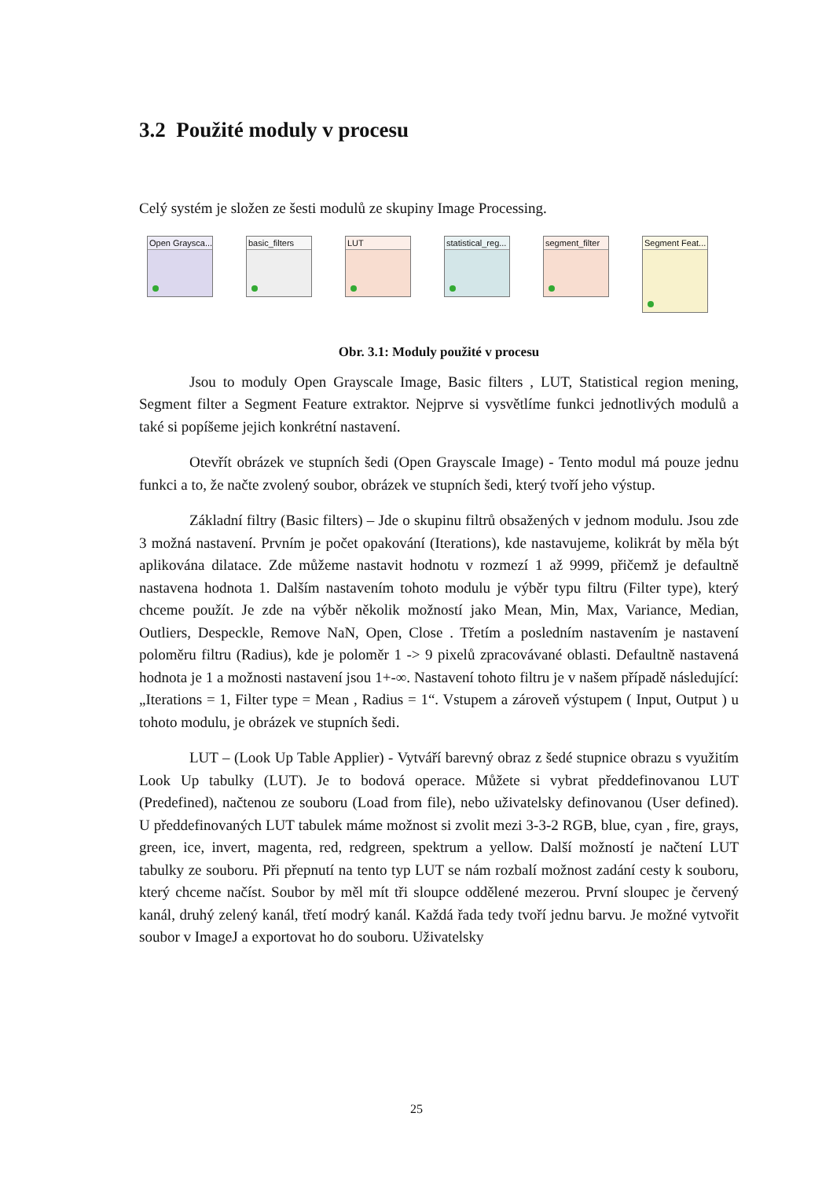3.2 Použité moduly v procesu
Celý systém je složen ze šesti modulů ze skupiny Image Processing.
Open Graysca...
basic_filters
LUT statistical_reg...
segment_filter
Segment Feat...
Obr. 3.1: Moduly použité v procesu
Jsou to moduly Open Grayscale Image, Basic filters , LUT, Statistical region mening, Segment filter a Segment Feature extraktor. Nejprve si vysvětlíme funkci jednotlivých modulů a také si popíšeme jejich konkrétní nastavení.
Otevřít obrázek ve stupních šedi (Open Grayscale Image) - Tento modul má pouze jednu funkci a to, že načte zvolený soubor, obrázek ve stupních šedi, který tvoří jeho výstup.
Základní filtry (Basic filters) – Jde o skupinu filtrů obsažených v jednom modulu. Jsou zde 3 možná nastavení. Prvním je počet opakování (Iterations), kde nastavujeme, kolikrát by měla být aplikována dilatace. Zde můžeme nastavit hodnotu v rozmezí 1 až 9999, přičemž je defaultně nastavena hodnota 1. Dalším nastavením tohoto modulu je výběr typu filtru (Filter type), který chceme použít. Je zde na výběr několik možností jako Mean, Min, Max, Variance, Median, Outliers, Despeckle, Remove NaN, Open, Close . Třetím a posledním nastavením je nastavení poloměru filtru (Radius), kde je poloměr 1 -> 9 pixelů zpracovávané oblasti. Defaultně nastavená hodnota je 1 a možnosti nastavení jsou 1+-∞. Nastavení tohoto filtru je v našem případě následující: „Iterations = 1, Filter type = Mean , Radius = 1“. Vstupem a zároveň výstupem ( Input, Output ) u tohoto modulu, je obrázek ve stupních šedi.
LUT – (Look Up Table Applier) - Vytváří barevný obraz z šedé stupnice obrazu s využitím Look Up tabulky (LUT). Je to bodová operace. Můžete si vybrat předdefinovanou LUT (Predefined), načtenou ze souboru (Load from file), nebo uživatelsky definovanou (User defined). U předdefinovaných LUT tabulek máme možnost si zvolit mezi 3-3-2 RGB, blue, cyan , fire, grays, green, ice, invert, magenta, red, redgreen, spektrum a yellow. Další možností je načtení LUT tabulky ze souboru. Při přepnutí na tento typ LUT se nám rozbalí možnost zadání cesty k souboru, který chceme načíst. Soubor by měl mít tři sloupce oddělené mezerou. První sloupec je červený kanál, druhý zelený kanál, třetí modrý kanál. Každá řada tedy tvoří jednu barvu. Je možné vytvořit soubor v ImageJ a exportovat ho do souboru. Uživatelsky
25